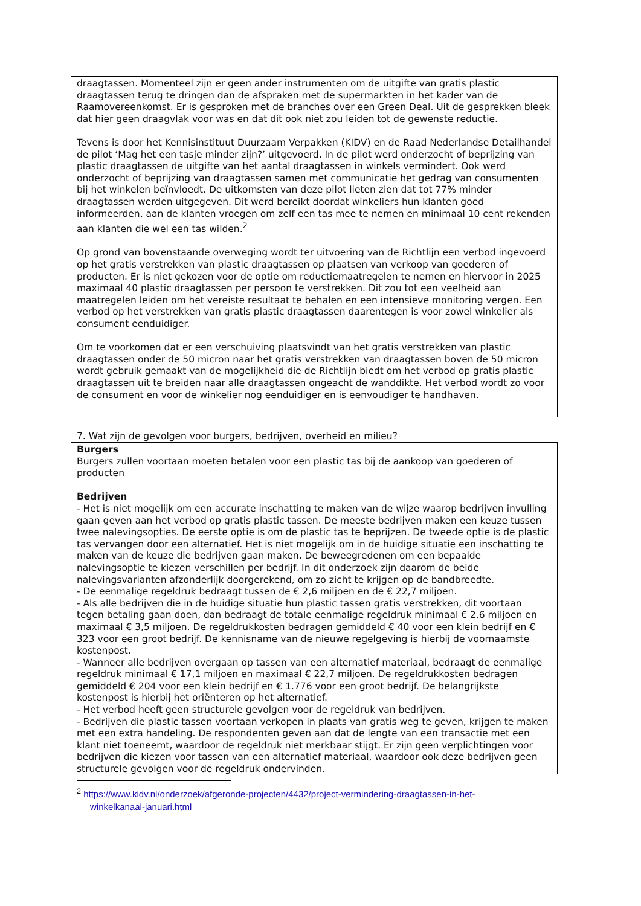draagtassen. Momenteel zijn er geen ander instrumenten om de uitgifte van gratis plastic draagtassen terug te dringen dan de afspraken met de supermarkten in het kader van de Raamovereenkomst. Er is gesproken met de branches over een Green Deal. Uit de gesprekken bleek dat hier geen draagvlak voor was en dat dit ook niet zou leiden tot de gewenste reductie.
Tevens is door het Kennisinstituut Duurzaam Verpakken (KIDV) en de Raad Nederlandse Detailhandel de pilot ‘Mag het een tasje minder zijn?’ uitgevoerd. In de pilot werd onderzocht of beprijzing van plastic draagtassen de uitgifte van het aantal draagtassen in winkels vermindert. Ook werd onderzocht of beprijzing van draagtassen samen met communicatie het gedrag van consumenten bij het winkelen beïnvloedt. De uitkomsten van deze pilot lieten zien dat tot 77% minder draagtassen werden uitgegeven. Dit werd bereikt doordat winkeliers hun klanten goed informeerden, aan de klanten vroegen om zelf een tas mee te nemen en minimaal 10 cent rekenden aan klanten die wel een tas wilden.<sup>2</sup>
Op grond van bovenstaande overweging wordt ter uitvoering van de Richtlijn een verbod ingevoerd op het gratis verstrekken van plastic draagtassen op plaatsen van verkoop van goederen of producten. Er is niet gekozen voor de optie om reductiemaatregelen te nemen en hiervoor in 2025 maximaal 40 plastic draagtassen per persoon te verstrekken. Dit zou tot een veelheid aan maatregelen leiden om het vereiste resultaat te behalen en een intensieve monitoring vergen. Een verbod op het verstrekken van gratis plastic draagtassen daarentegen is voor zowel winkelier als consument eenduidiger.
Om te voorkomen dat er een verschuiving plaatsvindt van het gratis verstrekken van plastic draagtassen onder de 50 micron naar het gratis verstrekken van draagtassen boven de 50 micron wordt gebruik gemaakt van de mogelijkheid die de Richtlijn biedt om het verbod op gratis plastic draagtassen uit te breiden naar alle draagtassen ongeacht de wanddikte. Het verbod wordt zo voor de consument en voor de winkelier nog eenduidiger en is eenvoudiger te handhaven.
7. Wat zijn de gevolgen voor burgers, bedrijven, overheid en milieu?
Burgers
Burgers zullen voortaan moeten betalen voor een plastic tas bij de aankoop van goederen of producten
Bedrijven
- Het is niet mogelijk om een accurate inschatting te maken van de wijze waarop bedrijven invulling gaan geven aan het verbod op gratis plastic tassen. De meeste bedrijven maken een keuze tussen twee nalevingsopties. De eerste optie is om de plastic tas te beprijzen. De tweede optie is de plastic tas vervangen door een alternatief. Het is niet mogelijk om in de huidige situatie een inschatting te maken van de keuze die bedrijven gaan maken. De beweegredenen om een bepaalde nalevingsoptie te kiezen verschillen per bedrijf. In dit onderzoek zijn daarom de beide nalevingsvarianten afzonderlijk doorgerekend, om zo zicht te krijgen op de bandbreedte.
- De eenmalige regeldruk bedraagt tussen de € 2,6 miljoen en de € 22,7 miljoen.
- Als alle bedrijven die in de huidige situatie hun plastic tassen gratis verstrekken, dit voortaan tegen betaling gaan doen, dan bedraagt de totale eenmalige regeldruk minimaal € 2,6 miljoen en maximaal € 3,5 miljoen. De regeldrukkosten bedragen gemiddeld € 40 voor een klein bedrijf en € 323 voor een groot bedrijf. De kennisname van de nieuwe regelgeving is hierbij de voornaamste kostenpost.
- Wanneer alle bedrijven overgaan op tassen van een alternatief materiaal, bedraagt de eenmalige regeldruk minimaal € 17,1 miljoen en maximaal € 22,7 miljoen. De regeldrukkosten bedragen gemiddeld € 204 voor een klein bedrijf en € 1.776 voor een groot bedrijf. De belangrijkste kostenpost is hierbij het oriënteren op het alternatief.
- Het verbod heeft geen structurele gevolgen voor de regeldruk van bedrijven.
- Bedrijven die plastic tassen voortaan verkopen in plaats van gratis weg te geven, krijgen te maken met een extra handeling. De respondenten geven aan dat de lengte van een transactie met een klant niet toeneemt, waardoor de regeldruk niet merkbaar stijgt. Er zijn geen verplichtingen voor bedrijven die kiezen voor tassen van een alternatief materiaal, waardoor ook deze bedrijven geen structurele gevolgen voor de regeldruk ondervinden.
<sup>2</sup> https://www.kidv.nl/onderzoek/afgeronde-projecten/4432/project-vermindering-draagtassen-in-het-
winkelkanaal-januari.html